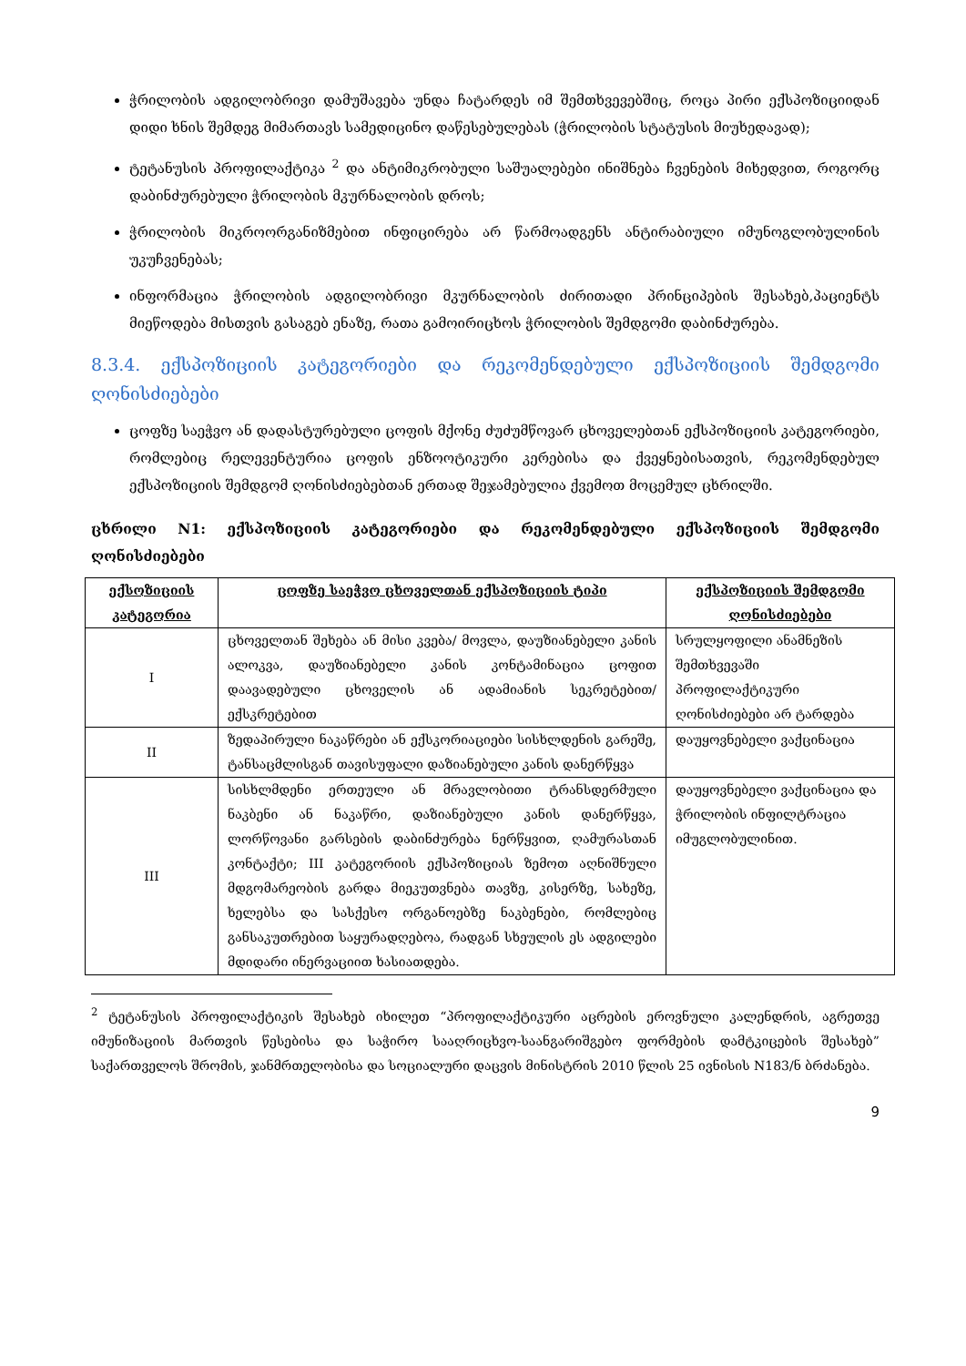ჭრილობის ადგილობრივი დამუშავება უნდა ჩატარდეს იმ შემთხვევებშიც, როცა პირი ექსპოზიციიდან დიდი ხნის შემდეგ მიმართავს სამედიცინო დაწესებულებას (ჭრილობის სტატუსის მიუხედავად);
ტეტანუსის პროფილაქტიკა <sup>2</sup> და ანტიმიკრობული საშუალებები ინიშნება ჩვენების მიხედვით, როგორც დაბინძურებული ჭრილობის მკურნალობის დროს;
ჭრილობის მიკროორგანიზმებით ინფიცირება არ წარმოადგენს ანტირაბიული იმუნოგლობულინის უკუჩვენებას;
ინფორმაცია ჭრილობის ადგილობრივი მკურნალობის ძირითადი პრინციპების შესახებ,პაციენტს მიეწოდება მისთვის გასაგებ ენაზე, რათა გამოირიცხოს ჭრილობის შემდგომი დაბინძურება.
8.3.4. ექსპოზიციის კატეგორიები და რეკომენდებული ექსპოზიციის შემდგომი ღონისძიებები
ცოფზე საეჭვო ან დადასტურებული ცოფის მქონე ძუძუმწოვარ ცხოველებთან ექსპოზიციის კატეგორიები, რომლებიც რელევენტურია ცოფის ენზოოტიკური კერებისა და ქვეყნებისათვის, რეკომენდებულ ექსპოზიციის შემდგომ ღონისძიებებთან ერთად შეჯამებულია ქვემოთ მოცემულ ცხრილში.
ცხრილი N1: ექსპოზიციის კატეგორიები და რეკომენდებული ექსპოზიციის შემდგომი ღონისძიებები
| ექსოზიციის კატეგორია | ცოფზე საეჭვო ცხოველთან ექსპოზიციის ტიპი | ექსპოზიციის შემდგომი ღონისძიებები |
| --- | --- | --- |
| I | ცხოველთან შეხება ან მისი კვება/ მოვლა, დაუზიანებელი კანის ალოკვა, დაუზიანებელი კანის კონტამინაცია ცოფით დაავადებული ცხოველის ან ადამიანის სეკრეტებით/ ექსკრეტებით | სრულყოფილი ანამნეზის შემთხვევაში პროფილაქტიკური ღონისძიებები არ ტარდება |
| II | ზედაპირული ნაკაწრები ან ექსკორიაციები სისხლდენის გარეშე, ტანსაცმლისგან თავისუფალი დაზიანებული კანის დანერწყვა | დაუყოვნებელი ვაქცინაცია |
| III | სისხლმდენი ერთეული ან მრავლობითი ტრანსდერმული ნაკბენი ან ნაკაწრი, დაზიანებული კანის დანერწყვა, ლორწოვანი გარსების დაბინძურება ნერწყვით, ღამურასთან კონტაქტი; III კატეგორიის ექსპოზიციას ზემოთ აღნიშნული მდგომარეობის გარდა მიეკუთვნება თავზე, კისერზე, სახეზე, ხელებსა და სასქესო ორგანოებზე ნაკბენები, რომლებიც განსაკუთრებით საყურადღებოა, რადგან სხეულის ეს ადგილები მდიდარი ინერვაციით ხასიათდება. | დაუყოვნებელი ვაქცინაცია და ჭრილობის ინფილტრაცია იმუგლობულინით. |
<sup>2</sup> ტეტანუსის პროფილაქტიკის შესახებ იხილეთ “პროფილაქტიკური აცრების ეროვნული კალენდრის, აგრეთვე იმუნიზაციის მართვის წესებისა და საჭირო სააღრიცხვო-საანგარიშგებო ფორმების დამტკიცების შესახებ” საქართველოს შრომის, ჯანმრთელობისა და სოციალური დაცვის მინისტრის 2010 წლის 25 ივნისის N183/ნ ბრძანება.
9